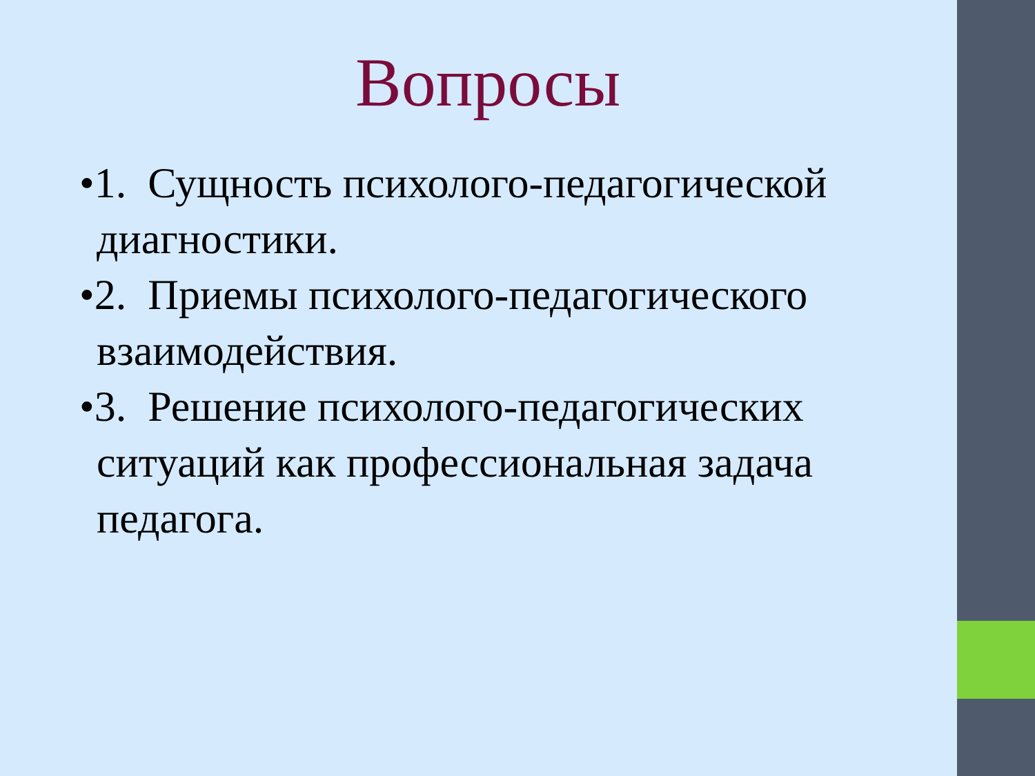Вопросы
•1. Сущность психолого-педагогической диагностики.
•2. Приемы психолого-педагогического взаимодействия.
•3. Решение психолого-педагогических ситуаций как профессиональная задача педагога.